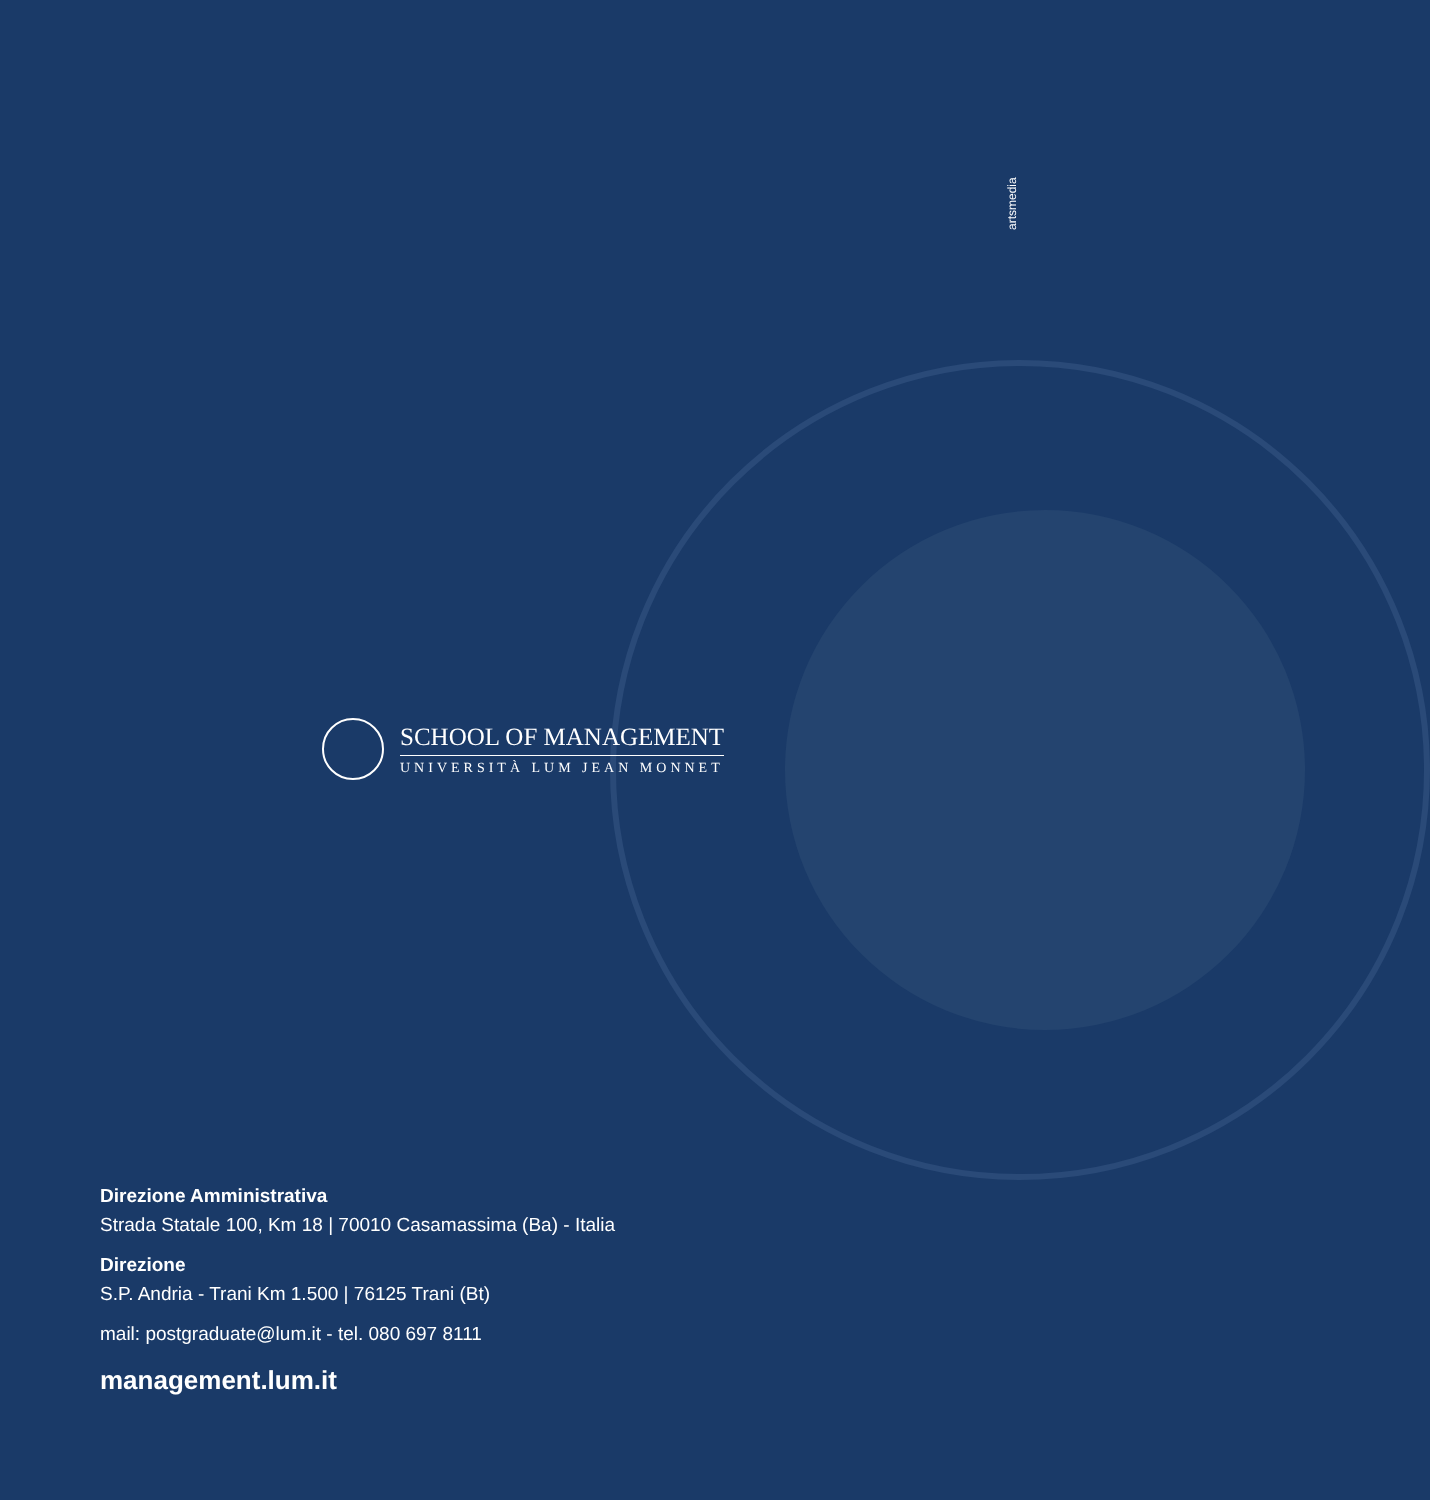artsmedia
SCHOOL OF MANAGEMENT
UNIVERSITÀ LUM JEAN MONNET
Direzione Amministrativa
Strada Statale 100, Km 18 | 70010 Casamassima (Ba) - Italia
Direzione
S.P. Andria - Trani Km 1.500 | 76125 Trani (Bt)
mail: postgraduate@lum.it - tel. 080 697 8111
management.lum.it